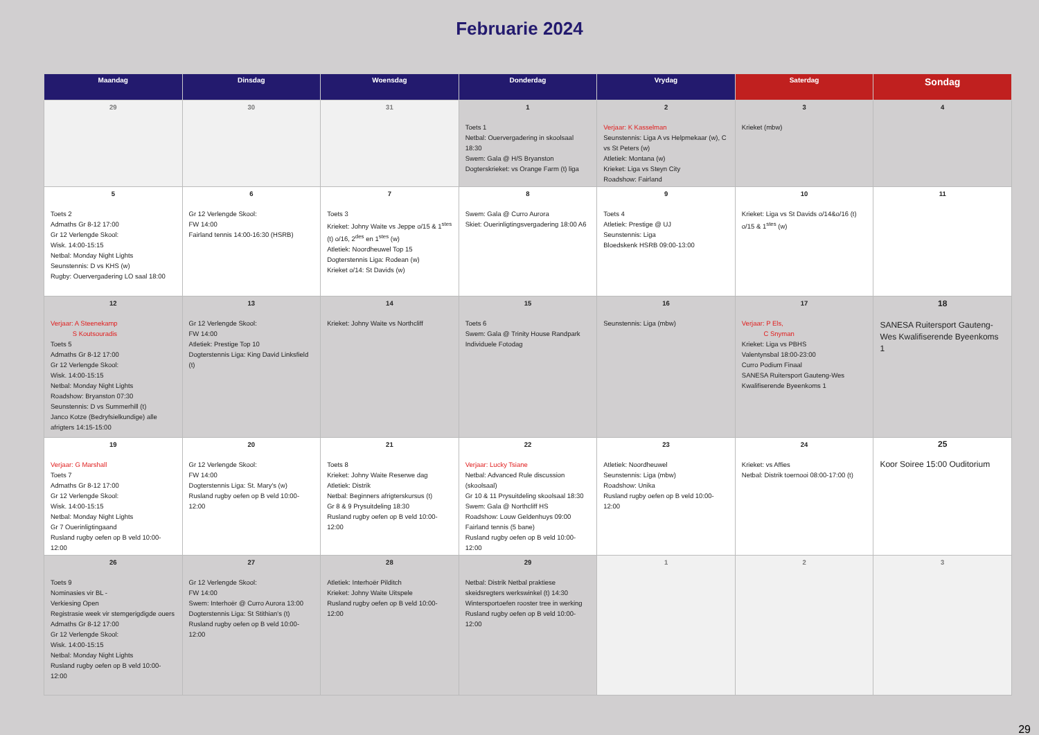Februarie 2024
| Maandag | Dinsdag | Woensdag | Donderdag | Vrydag | Saterdag | Sondag |
| --- | --- | --- | --- | --- | --- | --- |
| 29 | 30 | 31 | 1 Toets 1 Netbal: Ouervergadering in skoolsaal 18:30 Swem: Gala @ H/S Bryanston Dogterskrieket: vs Orange Farm (t) liga | 2 Verjaar: K Kasselman Seunstennis: Liga A vs Helpmekaar (w), C vs St Peters (w) Atletiek: Montana (w) Krieket: Liga vs Steyn City Roadshow: Fairland | 3 Krieket (mbw) | 4 |
| 5 Toets 2 Admaths Gr 8-12 17:00 Gr 12 Verlengde Skool: Wisk. 14:00-15:15 Netbal: Monday Night Lights Seunstennis: D vs KHS (w) Rugby: Ouervergadering LO saal 18:00 | 6 Gr 12 Verlengde Skool: FW 14:00 Fairland tennis 14:00-16:30 (HSRB) | 7 Toets 3 Krieket: Johny Waite vs Jeppe o/15 & 1<sup>stes</sup> (t) o/16, 2<sup>des</sup> en 1<sup>stes</sup> (w) Atletiek: Noordheuwel Top 15 Dogterstennis Liga: Rodean (w) Krieket o/14: St Davids (w) | 8 Swem: Gala @ Curro Aurora Skiet: Ouerinligtingsvergadering 18:00 A6 | 9 Toets 4 Atletiek: Prestige @ UJ Seunstennis: Liga Bloedskenk HSRB 09:00-13:00 | 10 Krieket: Liga vs St Davids o/14&o/16 (t) o/15 & 1<sup>stes</sup> (w) | 11 |
| 12 Verjaar: A Steenekamp S Koutsouradis Toets 5 Admaths Gr 8-12 17:00 Gr 12 Verlengde Skool: Wisk. 14:00-15:15 Netbal: Monday Night Lights Roadshow: Bryanston 07:30 Seunstennis: D vs Summerhill (t) Janco Kotze (Bedryfsielkundige) alle afrigters 14:15-15:00 | 13 Gr 12 Verlengde Skool: FW 14:00 Atletiek: Prestige Top 10 Dogterstennis Liga: King David Linksfield (t) | 14 Krieket: Johny Waite vs Northcliff | 15 Toets 6 Swem: Gala @ Trinity House Randpark Individuele Fotodag | 16 Seunstennis: Liga (mbw) | 17 Verjaar: P Els, C Snyman Krieket: Liga vs PBHS Valentynsbal 18:00-23:00 Curro Podium Finaal SANESA Ruitersport Gauteng-Wes Kwalifiserende Byeenkoms 1 | 18 SANESA Ruitersport Gauteng-Wes Kwalifiserende Byeenkoms 1 |
| 19 Verjaar: G Marshall Toets 7 Admaths Gr 8-12 17:00 Gr 12 Verlengde Skool: Wisk. 14:00-15:15 Netbal: Monday Night Lights Gr 7 Ouerinligtingaand Rusland rugby oefen op B veld 10:00-12:00 | 20 Gr 12 Verlengde Skool: FW 14:00 Dogterstennis Liga: St. Mary's (w) Rusland rugby oefen op B veld 10:00-12:00 | 21 Toets 8 Krieket: Johny Waite Reserwe dag Atletiek: Distrik Netbal: Beginners afrigterskursus (t) Gr 8 & 9 Prysuitdeling 18:30 Rusland rugby oefen op B veld 10:00-12:00 | 22 Verjaar: Lucky Tsiane Netbal: Advanced Rule discussion (skoolsaal) Gr 10 & 11 Prysuitdeling skoolsaal 18:30 Swem: Gala @ Northcliff HS Roadshow: Louw Geldenhuys 09:00 Fairland tennis (5 bane) Rusland rugby oefen op B veld 10:00-12:00 | 23 Atletiek: Noordheuwel Seunstennis: Liga (mbw) Roadshow: Unika Rusland rugby oefen op B veld 10:00-12:00 | 24 Krieket: vs Affies Netbal: Distrik toernooi 08:00-17:00 (t) | 25 Koor Soiree 15:00 Ouditorium |
| 26 Toets 9 Nominasies vir BL - Verkiesing Open Registrasie week vir stemgerigdigde ouers Admaths Gr 8-12 17:00 Gr 12 Verlengde Skool: Wisk. 14:00-15:15 Netbal: Monday Night Lights Rusland rugby oefen op B veld 10:00-12:00 | 27 Gr 12 Verlengde Skool: FW 14:00 Swem: Interhoër @ Curro Aurora 13:00 Dogterstennis Liga: St Stithian's (t) Rusland rugby oefen op B veld 10:00-12:00 | 28 Atletiek: Interhoër Pilditch Krieket: Johny Waite Uitspele Rusland rugby oefen op B veld 10:00-12:00 | 29 Netbal: Distrik Netbal praktiese skeidsregters werkswinkel (t) 14:30 Wintersportoefen rooster tree in werking Rusland rugby oefen op B veld 10:00-12:00 | 1 | 2 | 3 |
29